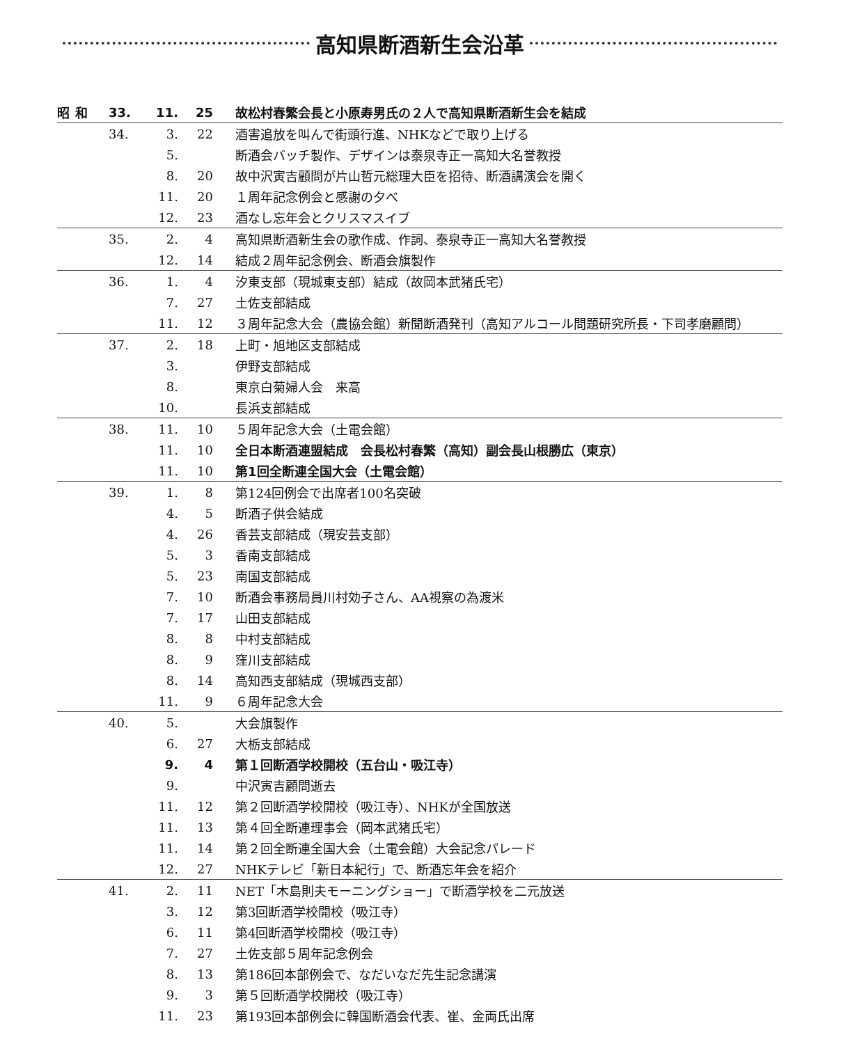高知県断酒新生会沿革
| 昭和 | 33. | 11. | 25 | 故松村春繁会長と小原寿男氏の２人で高知県断酒新生会を結成 |
| | 34. | 3. | 22 | 酒害追放を叫んで街頭行進、NHKなどで取り上げる |
| | | 5. | | 断酒会バッチ製作、デザインは泰泉寺正一高知大名誉教授 |
| | | 8. | 20 | 故中沢寅吉顧問が片山哲元総理大臣を招待、断酒講演会を開く |
| | | 11. | 20 | １周年記念例会と感謝の夕べ |
| | | 12. | 23 | 酒なし忘年会とクリスマスイブ |
| | 35. | 2. | 4 | 高知県断酒新生会の歌作成、作詞、泰泉寺正一高知大名誉教授 |
| | | 12. | 14 | 結成２周年記念例会、断酒会旗製作 |
| | 36. | 1. | 4 | 汐東支部（現城東支部）結成（故岡本武猪氏宅） |
| | | 7. | 27 | 土佐支部結成 |
| | | 11. | 12 | ３周年記念大会（農協会館）新聞断酒発刊（高知アルコール問題研究所長・下司孝磨顧問） |
| | 37. | 2. | 18 | 上町・旭地区支部結成 |
| | | 3. | | 伊野支部結成 |
| | | 8. | | 東京白菊婦人会 来高 |
| | | 10. | | 長浜支部結成 |
| | 38. | 11. | 10 | ５周年記念大会（土電会館） |
| | | 11. | 10 | 全日本断酒連盟結成 会長松村春繁（高知）副会長山根勝広（東京） |
| | | 11. | 10 | 第1回全断連全国大会（土電会館） |
| | 39. | 1. | 8 | 第124回例会で出席者100名突破 |
| | | 4. | 5 | 断酒子供会結成 |
| | | 4. | 26 | 香芸支部結成（現安芸支部） |
| | | 5. | 3 | 香南支部結成 |
| | | 5. | 23 | 南国支部結成 |
| | | 7. | 10 | 断酒会事務局員川村効子さん、AA視察の為渡米 |
| | | 7. | 17 | 山田支部結成 |
| | | 8. | 8 | 中村支部結成 |
| | | 8. | 9 | 窪川支部結成 |
| | | 8. | 14 | 高知西支部結成（現城西支部） |
| | | 11. | 9 | ６周年記念大会 |
| | 40. | 5. | | 大会旗製作 |
| | | 6. | 27 | 大栃支部結成 |
| | | 9. | 4 | 第１回断酒学校開校（五台山・吸江寺） |
| | | 9. | | 中沢寅吉顧問逝去 |
| | | 11. | 12 | 第２回断酒学校開校（吸江寺）、NHKが全国放送 |
| | | 11. | 13 | 第４回全断連理事会（岡本武猪氏宅） |
| | | 11. | 14 | 第２回全断連全国大会（土電会館）大会記念パレード |
| | | 12. | 27 | NHKテレビ「新日本紀行」で、断酒忘年会を紹介 |
| | 41. | 2. | 11 | NET「木島則夫モーニングショー」で断酒学校を二元放送 |
| | | 3. | 12 | 第3回断酒学校開校（吸江寺） |
| | | 6. | 11 | 第4回断酒学校開校（吸江寺） |
| | | 7. | 27 | 土佐支部５周年記念例会 |
| | | 8. | 13 | 第186回本部例会で、なだいなだ先生記念講演 |
| | | 9. | 3 | 第５回断酒学校開校（吸江寺） |
| | | 11. | 23 | 第193回本部例会に韓国断酒会代表、崔、金両氏出席 |